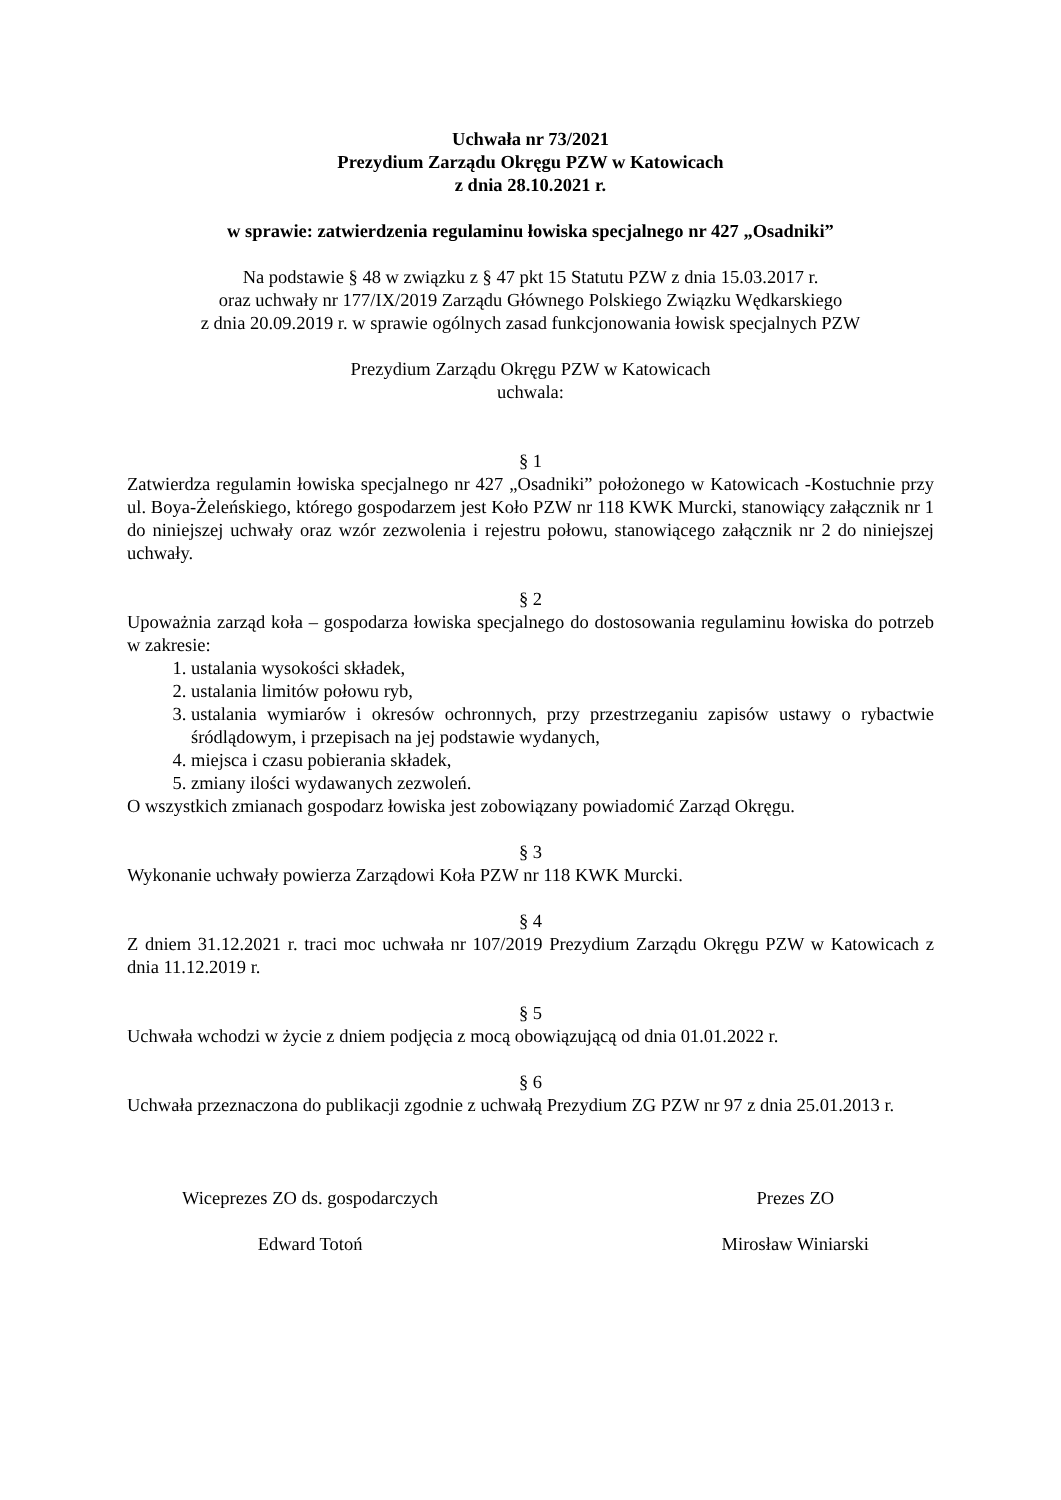Uchwała nr 73/2021
Prezydium Zarządu Okręgu PZW w Katowicach
z dnia 28.10.2021 r.
w sprawie: zatwierdzenia regulaminu łowiska specjalnego nr 427 „Osadniki”
Na podstawie § 48 w związku z § 47 pkt 15 Statutu PZW z dnia 15.03.2017 r.
oraz uchwały nr 177/IX/2019 Zarządu Głównego Polskiego Związku Wędkarskiego
z dnia 20.09.2019 r. w sprawie ogólnych zasad funkcjonowania łowisk specjalnych PZW
Prezydium Zarządu Okręgu PZW w Katowicach
uchwala:
§ 1
Zatwierdza regulamin łowiska specjalnego nr 427 „Osadniki” położonego w Katowicach -Kostuchnie przy ul. Boya-Żeleńskiego, którego gospodarzem jest Koło PZW nr 118 KWK Murcki, stanowiący załącznik nr 1 do niniejszej uchwały oraz wzór zezwolenia i rejestru połowu, stanowiącego załącznik nr 2 do niniejszej uchwały.
§ 2
Upoważnia zarząd koła – gospodarza łowiska specjalnego do dostosowania regulaminu łowiska do potrzeb w zakresie:
1. ustalania wysokości składek,
2. ustalania limitów połowu ryb,
3. ustalania wymiarów i okresów ochronnych, przy przestrzeganiu zapisów ustawy o rybactwie śródlądowym, i przepisach na jej podstawie wydanych,
4. miejsca i czasu pobierania składek,
5. zmiany ilości wydawanych zezwoleń.
O wszystkich zmianach gospodarz łowiska jest zobowiązany powiadomić Zarząd Okręgu.
§ 3
Wykonanie uchwały powierza Zarządowi Koła PZW nr 118 KWK Murcki.
§ 4
Z dniem 31.12.2021 r. traci moc uchwała nr 107/2019 Prezydium Zarządu Okręgu PZW w Katowicach z dnia 11.12.2019 r.
§ 5
Uchwała wchodzi w życie z dniem podjęcia z mocą obowiązującą od dnia 01.01.2022 r.
§ 6
Uchwała przeznaczona do publikacji zgodnie z uchwałą Prezydium ZG PZW nr 97 z dnia 25.01.2013 r.
Wiceprezes ZO ds. gospodarczych
Edward Totoń
Prezes ZO
Mirosław Winiarski